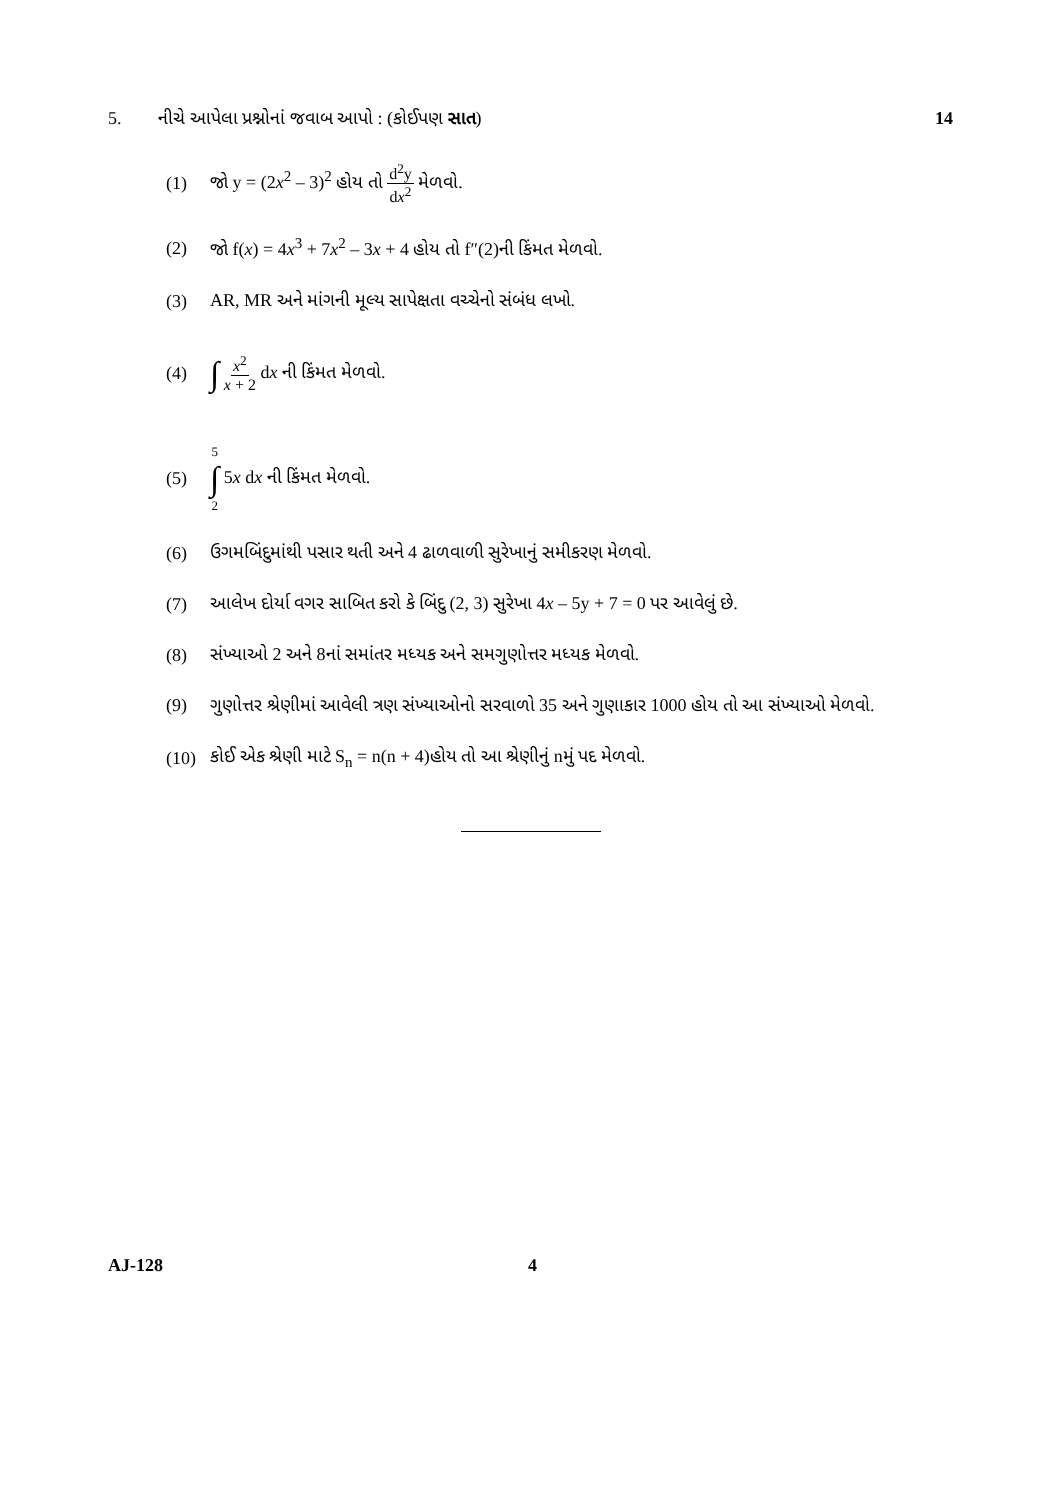5. નીચે આપેલા પ્રશ્નોનાં જવાબ આપો : (કોઈપણ સાત) 14
(1) જો y = (2x<sup>2</sup> – 3)<sup>2</sup> હોય તો d<sup>2</sup>y dx<sup>2</sup> મેળવો.
(2) જો f(x) = 4x<sup>3</sup> + 7x<sup>2</sup> – 3x + 4 હોય તો f″(2)ની કિંમત મેળવો.
(3) AR, MR અને માંગની મૂલ્ય સાપેક્ષતા વચ્ચેનો સંબંધ લખો.
(4) ∫ x<sup>2</sup> x + 2 dx ની કિંમત મેળવો.
(5) 5 ∫ 2 5x dx ની કિંમત મેળવો.
(6) ઉગમબિંદુમાંથી પસાર થતી અને 4 ઢાળવાળી સુરેખાનું સમીકરણ મેળવો.
(7) આલેખ દોર્યા વગર સાબિત કરો કે બિંદુ (2, 3) સુરેખા 4x – 5y + 7 = 0 પર આવેલું છે.
(8) સંખ્યાઓ 2 અને 8નાં સમાંતર મધ્યક અને સમગુણોત્તર મધ્યક મેળવો.
(9) ગુણોત્તર શ્રેણીમાં આવેલી ત્રણ સંખ્યાઓનો સરવાળો 35 અને ગુણાકાર 1000 હોય તો આ સંખ્યાઓ મેળવો.
(10) કોઈ એક શ્રેણી માટે S<sub>n</sub> = n(n + 4)હોય તો આ શ્રેણીનું nમું પદ મેળવો.
AJ-128 4